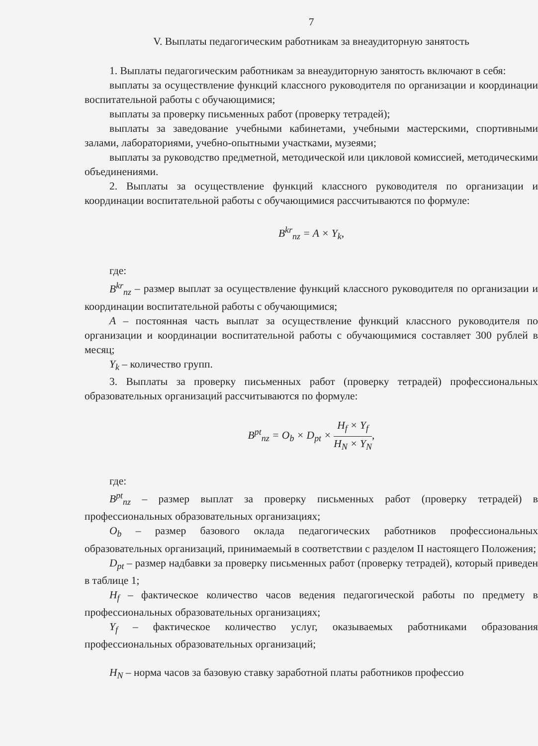7
V. Выплаты педагогическим работникам за внеаудиторную занятость
1. Выплаты педагогическим работникам за внеаудиторную занятость включают в себя:
выплаты за осуществление функций классного руководителя по организации и координации воспитательной работы с обучающимися;
выплаты за проверку письменных работ (проверку тетрадей);
выплаты за заведование учебными кабинетами, учебными мастерскими, спортивными залами, лабораториями, учебно-опытными участками, музеями;
выплаты за руководство предметной, методической или цикловой комиссией, методическими объединениями.
2. Выплаты за осуществление функций классного руководителя по организации и координации воспитательной работы с обучающимися рассчитываются по формуле:
B<sup>kr</sup><sub>nz</sub> = A × Y<sub>k</sub>,
где:
B<sup>kr</sup><sub>nz</sub> – размер выплат за осуществление функций классного руководителя по организации и координации воспитательной работы с обучающимися;
A – постоянная часть выплат за осуществление функций классного руководителя по организации и координации воспитательной работы с обучающимися составляет 300 рублей в месяц;
Y<sub>k</sub> – количество групп.
3. Выплаты за проверку письменных работ (проверку тетрадей) профессиональных образовательных организаций рассчитываются по формуле:
B<sup>pt</sup><sub>nz</sub> = O<sub>b</sub> × D<sub>pt</sub> × H<sub>f</sub> × Y<sub>f</sub> H<sub>N</sub> × Y<sub>N</sub>,
где:
B<sup>pt</sup><sub>nz</sub> – размер выплат за проверку письменных работ (проверку тетрадей) в профессиональных образовательных организациях;
O<sub>b</sub> – размер базового оклада педагогических работников профессиональных образовательных организаций, принимаемый в соответствии с разделом II настоящего Положения;
D<sub>pt</sub> – размер надбавки за проверку письменных работ (проверку тетрадей), который приведен в таблице 1;
H<sub>f</sub> – фактическое количество часов ведения педагогической работы по предмету в профессиональных образовательных организациях;
Y<sub>f</sub> – фактическое количество услуг, оказываемых работниками образования профессиональных образовательных организаций;
H<sub>N</sub> – норма часов за базовую ставку заработной платы работников профессио